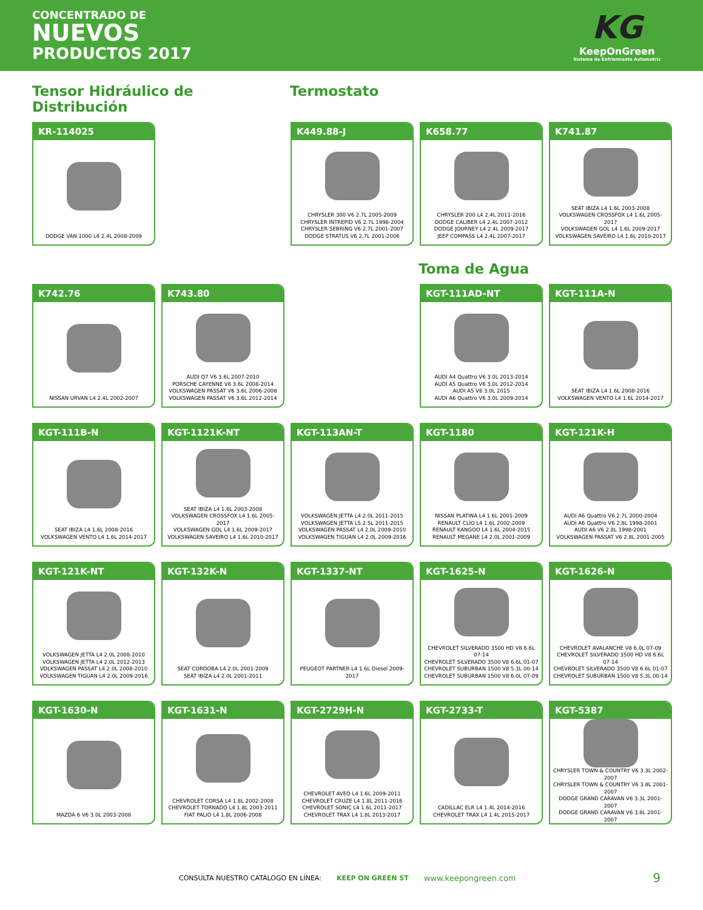CONCENTRADO DE
NUEVOS
PRODUCTOS 2017
KG
KeepOnGreen
Sistema de Enfriamiento Automotriz
Tensor Hidráulico de Distribución
Termostato
KR-114025
DODGE VAN 1000 L4 2.4L 2008-2009
K449.88-J
CHRYSLER 300 V6 2.7L 2005-2009
CHRYSLER INTREPID V6 2.7L 1998-2004
CHRYSLER SEBRING V6 2.7L 2001-2007
DODGE STRATUS V6 2.7L 2001-2006
K658.77
CHRYSLER 200 L4 2.4L 2011-2016
DODGE CALIBER L4 2.4L 2007-2012
DODGE JOURNEY L4 2.4L 2009-2017
JEEP COMPASS L4 2.4L 2007-2017
K741.87
SEAT IBIZA L4 1.6L 2003-2008
VOLKSWAGEN CROSSFOX L4 1.6L 2005-2017
VOLKSWAGEN GOL L4 1.6L 2009-2017
VOLKSWAGEN SAVEIRO L4 1.6L 2010-2017
Toma de Agua
K742.76
NISSAN URVAN L4 2.4L 2002-2007
K743.80
AUDI Q7 V6 3.6L 2007-2010
PORSCHE CAYENNE V6 3.6L 2008-2014
VOLKSWAGEN PASSAT V6 3.6L 2006-2008
VOLKSWAGEN PASSAT V6 3.6L 2012-2014
KGT-111AD-NT
AUDI A4 Quattro V6 3.0L 2013-2014
AUDI A5 Quattro V6 3.0L 2012-2014
AUDI A5 V6 3.0L 2015
AUDI A6 Quattro V6 3.0L 2009-2014
KGT-111A-N
SEAT IBIZA L4 1.6L 2008-2016
VOLKSWAGEN VENTO L4 1.6L 2014-2017
KGT-111B-N
SEAT IBIZA L4 1.6L 2008-2016
VOLKSWAGEN VENTO L4 1.6L 2014-2017
KGT-1121K-NT
SEAT IBIZA L4 1.6L 2003-2008
VOLKSWAGEN CROSSFOX L4 1.6L 2005-2017
VOLKSWAGEN GOL L4 1.6L 2009-2017
VOLKSWAGEN SAVEIRO L4 1.6L 2010-2017
KGT-113AN-T
VOLKSWAGEN JETTA L4 2.0L 2011-2015
VOLKSWAGEN JETTA L5 2.5L 2011-2015
VOLKSWAGEN PASSAT L4 2.0L 2009-2010
VOLKSWAGEN TIGUAN L4 2.0L 2009-2016
KGT-1180
NISSAN PLATINA L4 1.6L 2001-2009
RENAULT CLIO L4 1.6L 2002-2009
RENAULT KANGOO L4 1.6L 2004-2015
RENAULT MEGANE L4 2.0L 2001-2009
KGT-121K-H
AUDI A6 Quattro V6 2.7L 2000-2004
AUDI A6 Quattro V6 2.8L 1998-2001
AUDI A6 V6 2.8L 1998-2001
VOLKSWAGEN PASSAT V6 2.8L 2001-2005
KGT-121K-NT
VOLKSWAGEN JETTA L4 2.0L 2008-2010
VOLKSWAGEN JETTA L4 2.0L 2012-2013
VOLKSWAGEN PASSAT L4 2.0L 2008-2010
VOLKSWAGEN TIGUAN L4 2.0L 2009-2016
KGT-132K-N
SEAT CORDOBA L4 2.0L 2001-2009
SEAT IBIZA L4 2.0L 2001-2011
KGT-1337-NT
PEUGEOT PARTNER L4 1.6L Diesel 2009-2017
KGT-1625-N
CHEVROLET SILVERADO 3500 HD V8 6.6L 07-14
CHEVROLET SILVERADO 3500 V8 6.6L 01-07
CHEVROLET SUBURBAN 1500 V8 5.3L 00-14
CHEVROLET SUBURBAN 1500 V8 6.0L 07-09
KGT-1626-N
CHEVROLET AVALANCHE V8 6.0L 07-09
CHEVROLET SILVERADO 3500 HD V8 6.6L 07-14
CHEVROLET SILVERADO 3500 V8 6.6L 01-07
CHEVROLET SUBURBAN 1500 V8 5.3L 00-14
KGT-1630-N
MAZDA 6 V6 3.0L 2003-2008
KGT-1631-N
CHEVROLET CORSA L4 1.8L 2002-2008
CHEVROLET TORNADO L4 1.8L 2003-2011
FIAT PALIO L4 1.8L 2006-2008
KGT-2729H-N
CHEVROLET AVEO L4 1.6L 2009-2011
CHEVROLET CRUZE L4 1.8L 2011-2016
CHEVROLET SONIC L4 1.6L 2011-2017
CHEVROLET TRAX L4 1.8L 2013-2017
KGT-2733-T
CADILLAC ELR L4 1.4L 2014-2016
CHEVROLET TRAX L4 1.4L 2015-2017
KGT-5387
CHRYSLER TOWN & COUNTRY V6 3.3L 2002-2007
CHRYSLER TOWN & COUNTRY V6 3.8L 2001-2007
DODGE GRAND CARAVAN V6 3.3L 2001-2007
DODGE GRAND CARAVAN V6 3.8L 2001-2007
CONSULTA NUESTRO CATÁLOGO EN LÍNEA: KEEP ON GREEN ST www.keepongreen.com 9